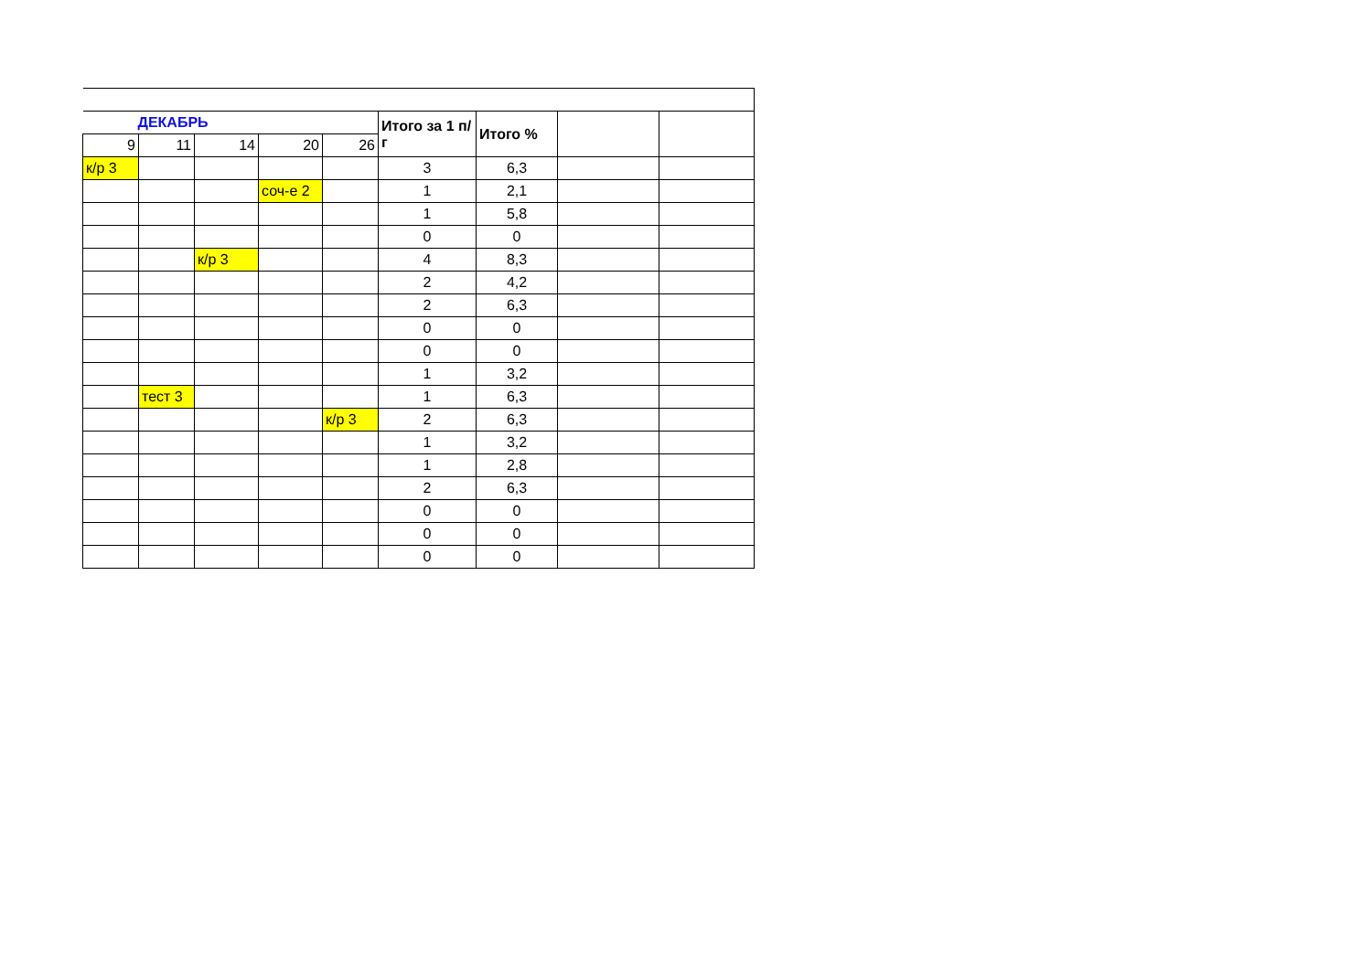| ДЕКАБРЬ | | | | | Итого за 1 п/г | Итого % | | |
| --- | --- | --- | --- | --- | --- | --- | --- | --- |
| 9 | 11 | 14 | 20 | 26 | | | | |
| к/р 3 | | | | | 3 | 6,3 | | |
| | | | соч-е 2 | | 1 | 2,1 | | |
| | | | | | 1 | 5,8 | | |
| | | | | | 0 | 0 | | |
| | | к/р 3 | | | 4 | 8,3 | | |
| | | | | | 2 | 4,2 | | |
| | | | | | 2 | 6,3 | | |
| | | | | | 0 | 0 | | |
| | | | | | 0 | 0 | | |
| | | | | | 1 | 3,2 | | |
| | тест 3 | | | | 1 | 6,3 | | |
| | | | | к/р 3 | 2 | 6,3 | | |
| | | | | | 1 | 3,2 | | |
| | | | | | 1 | 2,8 | | |
| | | | | | 2 | 6,3 | | |
| | | | | | 0 | 0 | | |
| | | | | | 0 | 0 | | |
| | | | | | 0 | 0 | | |